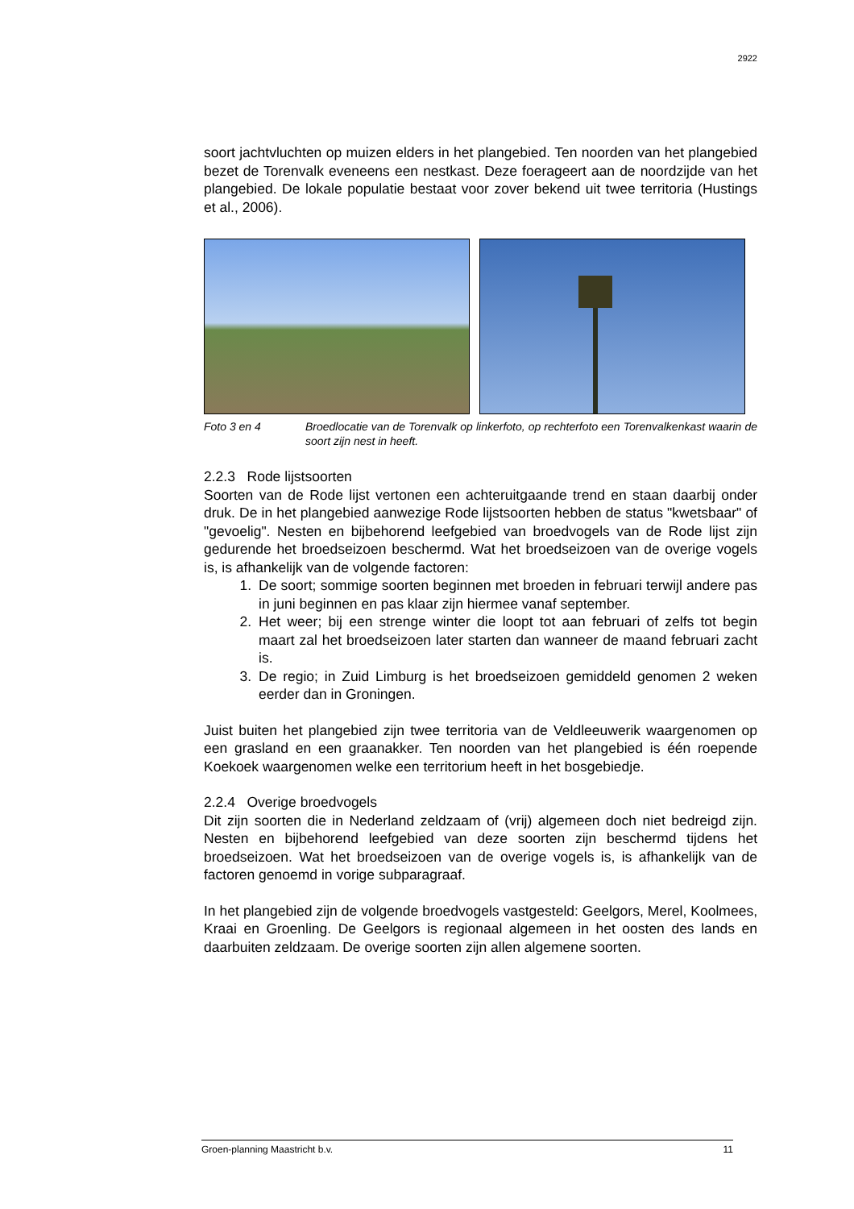2922
soort jachtvluchten op muizen elders in het plangebied. Ten noorden van het plangebied bezet de Torenvalk eveneens een nestkast. Deze foerageert aan de noordzijde van het plangebied. De lokale populatie bestaat voor zover bekend uit twee territoria (Hustings et al., 2006).
Foto 3 en 4 Broedlocatie van de Torenvalk op linkerfoto, op rechterfoto een Torenvalkenkast waarin de soort zijn nest in heeft.
2.2.3 Rode lijstsoorten
Soorten van de Rode lijst vertonen een achteruitgaande trend en staan daarbij onder druk. De in het plangebied aanwezige Rode lijstsoorten hebben de status "kwetsbaar" of "gevoelig". Nesten en bijbehorend leefgebied van broedvogels van de Rode lijst zijn gedurende het broedseizoen beschermd. Wat het broedseizoen van de overige vogels is, is afhankelijk van de volgende factoren:
1. De soort; sommige soorten beginnen met broeden in februari terwijl andere pas in juni beginnen en pas klaar zijn hiermee vanaf september.
2. Het weer; bij een strenge winter die loopt tot aan februari of zelfs tot begin maart zal het broedseizoen later starten dan wanneer de maand februari zacht is.
3. De regio; in Zuid Limburg is het broedseizoen gemiddeld genomen 2 weken eerder dan in Groningen.
Juist buiten het plangebied zijn twee territoria van de Veldleeuwerik waargenomen op een grasland en een graanakker. Ten noorden van het plangebied is één roepende Koekoek waargenomen welke een territorium heeft in het bosgebiedje.
2.2.4 Overige broedvogels
Dit zijn soorten die in Nederland zeldzaam of (vrij) algemeen doch niet bedreigd zijn. Nesten en bijbehorend leefgebied van deze soorten zijn beschermd tijdens het broedseizoen. Wat het broedseizoen van de overige vogels is, is afhankelijk van de factoren genoemd in vorige subparagraaf.
In het plangebied zijn de volgende broedvogels vastgesteld: Geelgors, Merel, Koolmees, Kraai en Groenling. De Geelgors is regionaal algemeen in het oosten des lands en daarbuiten zeldzaam. De overige soorten zijn allen algemene soorten.
Groen-planning Maastricht b.v. 11